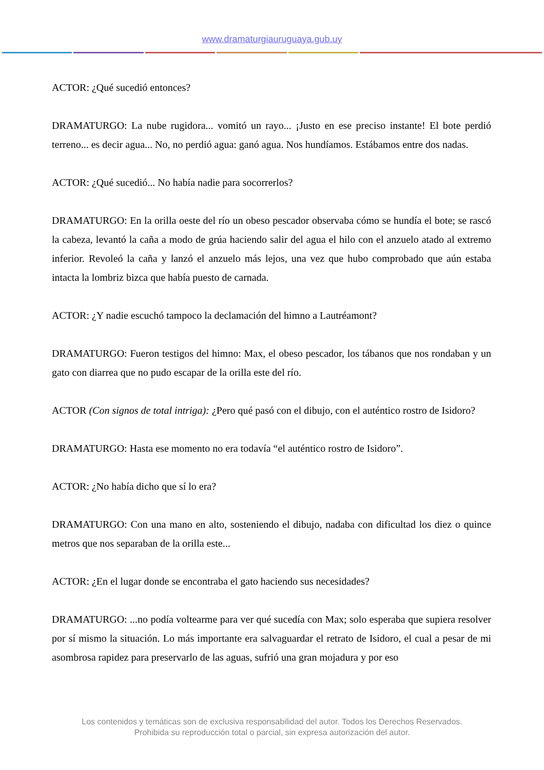www.dramaturgiauruguaya.gub.uy
ACTOR: ¿Qué sucedió entonces?
DRAMATURGO: La nube rugidora... vomitó un rayo... ¡Justo en ese preciso instante! El bote perdió terreno... es decir agua... No, no perdió agua: ganó agua. Nos hundíamos. Estábamos entre dos nadas.
ACTOR: ¿Qué sucedió... No había nadie para socorrerlos?
DRAMATURGO: En la orilla oeste del río un obeso pescador observaba cómo se hundía el bote; se rascó la cabeza, levantó la caña a modo de grúa haciendo salir del agua el hilo con el anzuelo atado al extremo inferior. Revoleó la caña y lanzó el anzuelo más lejos, una vez que hubo comprobado que aún estaba intacta la lombriz bizca que había puesto de carnada.
ACTOR: ¿Y nadie escuchó tampoco la declamación del himno a Lautréamont?
DRAMATURGO: Fueron testigos del himno: Max, el obeso pescador, los tábanos que nos rondaban y un gato con diarrea que no pudo escapar de la orilla este del río.
ACTOR (Con signos de total intriga): ¿Pero qué pasó con el dibujo, con el auténtico rostro de Isidoro?
DRAMATURGO: Hasta ese momento no era todavía “el auténtico rostro de Isidoro”.
ACTOR: ¿No había dicho que sí lo era?
DRAMATURGO: Con una mano en alto, sosteniendo el dibujo, nadaba con dificultad los diez o quince metros que nos separaban de la orilla este...
ACTOR: ¿En el lugar donde se encontraba el gato haciendo sus necesidades?
DRAMATURGO: ...no podía voltearme para ver qué sucedía con Max; solo esperaba que supiera resolver por sí mismo la situación. Lo más importante era salvaguardar el retrato de Isidoro, el cual a pesar de mi asombrosa rapidez para preservarlo de las aguas, sufrió una gran mojadura y por eso
Los contenidos y temáticas son de exclusiva responsabilidad del autor. Todos los Derechos Reservados.
Prohibida su reproducción total o parcial, sin expresa autorización del autor.